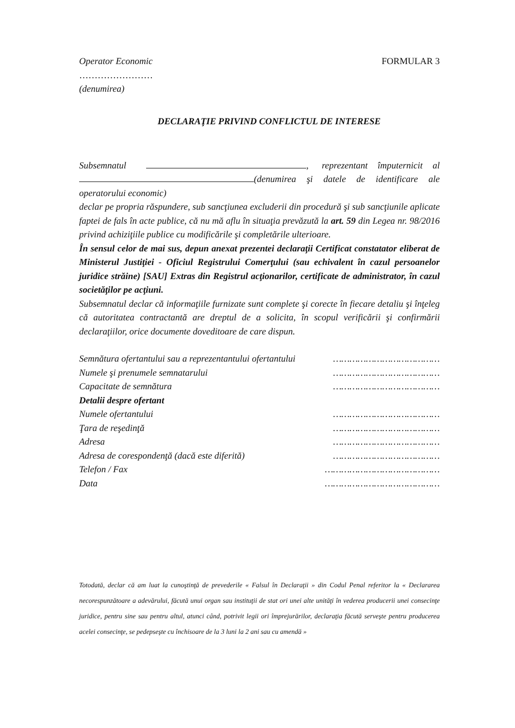Operator Economic FORMULAR 3
……………………
(denumirea)
DECLARAŢIE PRIVIND CONFLICTUL DE INTERESE
Subsemnatul , reprezentant împuternicit al (denumirea şi datele de identificare ale operatorului economic)
declar pe propria răspundere, sub sancţiunea excluderii din procedură şi sub sancţiunile aplicate faptei de fals în acte publice, că nu mă aflu în situaţia prevăzută la art. 59 din Legea nr. 98/2016 privind achiziţiile publice cu modificările şi completările ulterioare.
În sensul celor de mai sus, depun anexat prezentei declaraţii Certificat constatator eliberat de Ministerul Justiţiei - Oficiul Registrului Comerţului (sau echivalent în cazul persoanelor juridice străine) [SAU] Extras din Registrul acţionarilor, certificate de administrator, în cazul societăţilor pe acţiuni.
Subsemnatul declar că informaţiile furnizate sunt complete şi corecte în fiecare detaliu şi înţeleg că autoritatea contractantă are dreptul de a solicita, în scopul verificării şi confirmării declaraţiilor, orice documente doveditoare de care dispun.
Semnătura ofertantului sau a reprezentantului ofertantului …………………………………
Numele şi prenumele semnatarului …………………………………
Capacitate de semnătura …………………………………
Detalii despre ofertant
Numele ofertantului …………………………………
Ţara de reşedinţă …………………………………
Adresa …………………………………
Adresa de corespondenţă (dacă este diferită) …………………………………
Telefon / Fax ……………………………………
Data ……………………………………
Totodată, declar că am luat la cunoştinţă de prevederile « Falsul în Declaraţii » din Codul Penal referitor la « Declararea necorespunzătoare a adevărului, făcută unui organ sau instituţii de stat ori unei alte unităţi în vederea producerii unei consecinţe juridice, pentru sine sau pentru altul, atunci când, potrivit legii ori împrejurărilor, declaraţia făcută serveşte pentru producerea acelei consecinţe, se pedepseşte cu închisoare de la 3 luni la 2 ani sau cu amendă »